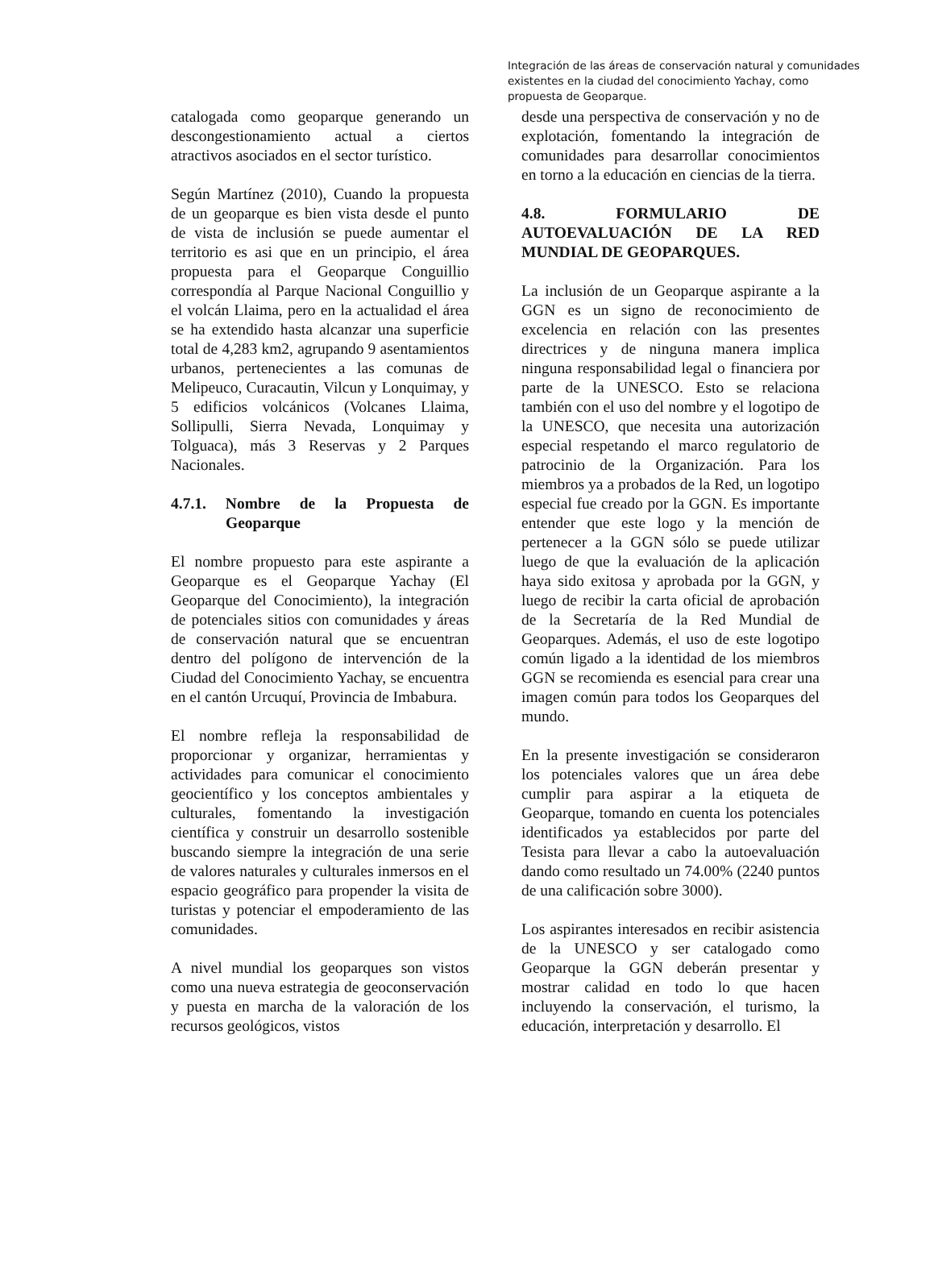Integración de las áreas de conservación natural y comunidades existentes en la ciudad del conocimiento Yachay, como propuesta de Geoparque.
catalogada como geoparque generando un descongestionamiento actual a ciertos atractivos asociados en el sector turístico.
Según Martínez (2010), Cuando la propuesta de un geoparque es bien vista desde el punto de vista de inclusión se puede aumentar el territorio es asi que en un principio, el área propuesta para el Geoparque Conguillio correspondía al Parque Nacional Conguillio y el volcán Llaima, pero en la actualidad el área se ha extendido hasta alcanzar una superficie total de 4,283 km2, agrupando 9 asentamientos urbanos, pertenecientes a las comunas de Melipeuco, Curacautin, Vilcun y Lonquimay, y 5 edificios volcánicos (Volcanes Llaima, Sollipulli, Sierra Nevada, Lonquimay y Tolguaca), más 3 Reservas y 2 Parques Nacionales.
4.7.1. Nombre de la Propuesta de Geoparque
El nombre propuesto para este aspirante a Geoparque es el Geoparque Yachay (El Geoparque del Conocimiento), la integración de potenciales sitios con comunidades y áreas de conservación natural que se encuentran dentro del polígono de intervención de la Ciudad del Conocimiento Yachay, se encuentra en el cantón Urcuquí, Provincia de Imbabura.
El nombre refleja la responsabilidad de proporcionar y organizar, herramientas y actividades para comunicar el conocimiento geocientífico y los conceptos ambientales y culturales, fomentando la investigación científica y construir un desarrollo sostenible buscando siempre la integración de una serie de valores naturales y culturales inmersos en el espacio geográfico para propender la visita de turistas y potenciar el empoderamiento de las comunidades.
A nivel mundial los geoparques son vistos como una nueva estrategia de geoconservación y puesta en marcha de la valoración de los recursos geológicos, vistos
desde una perspectiva de conservación y no de explotación, fomentando la integración de comunidades para desarrollar conocimientos en torno a la educación en ciencias de la tierra.
4.8. FORMULARIO DE AUTOEVALUACIÓN DE LA RED MUNDIAL DE GEOPARQUES.
La inclusión de un Geoparque aspirante a la GGN es un signo de reconocimiento de excelencia en relación con las presentes directrices y de ninguna manera implica ninguna responsabilidad legal o financiera por parte de la UNESCO. Esto se relaciona también con el uso del nombre y el logotipo de la UNESCO, que necesita una autorización especial respetando el marco regulatorio de patrocinio de la Organización. Para los miembros ya a probados de la Red, un logotipo especial fue creado por la GGN. Es importante entender que este logo y la mención de pertenecer a la GGN sólo se puede utilizar luego de que la evaluación de la aplicación haya sido exitosa y aprobada por la GGN, y luego de recibir la carta oficial de aprobación de la Secretaría de la Red Mundial de Geoparques. Además, el uso de este logotipo común ligado a la identidad de los miembros GGN se recomienda es esencial para crear una imagen común para todos los Geoparques del mundo.
En la presente investigación se consideraron los potenciales valores que un área debe cumplir para aspirar a la etiqueta de Geoparque, tomando en cuenta los potenciales identificados ya establecidos por parte del Tesista para llevar a cabo la autoevaluación dando como resultado un 74.00% (2240 puntos de una calificación sobre 3000).
Los aspirantes interesados en recibir asistencia de la UNESCO y ser catalogado como Geoparque la GGN deberán presentar y mostrar calidad en todo lo que hacen incluyendo la conservación, el turismo, la educación, interpretación y desarrollo. El